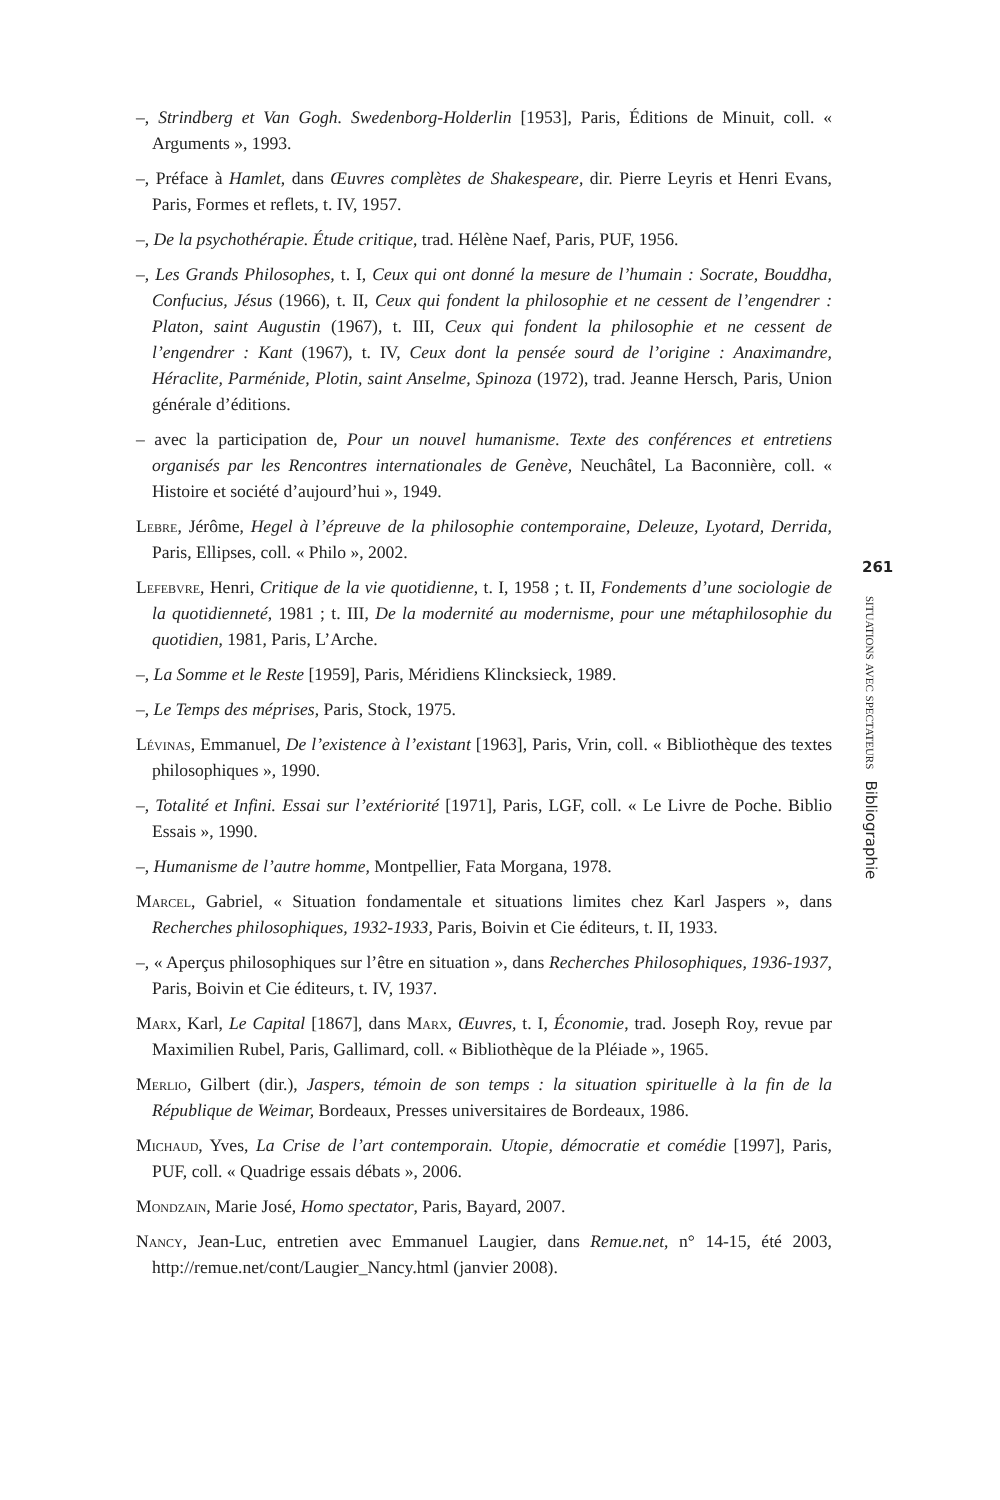–, Strindberg et Van Gogh. Swedenborg-Holderlin [1953], Paris, Éditions de Minuit, coll. « Arguments », 1993.
–, Préface à Hamlet, dans Œuvres complètes de Shakespeare, dir. Pierre Leyris et Henri Evans, Paris, Formes et reflets, t. IV, 1957.
–, De la psychothérapie. Étude critique, trad. Hélène Naef, Paris, PUF, 1956.
–, Les Grands Philosophes, t. I, Ceux qui ont donné la mesure de l’humain : Socrate, Bouddha, Confucius, Jésus (1966), t. II, Ceux qui fondent la philosophie et ne cessent de l’engendrer : Platon, saint Augustin (1967), t. III, Ceux qui fondent la philosophie et ne cessent de l’engendrer : Kant (1967), t. IV, Ceux dont la pensée sourd de l’origine : Anaximandre, Héraclite, Parménide, Plotin, saint Anselme, Spinoza (1972), trad. Jeanne Hersch, Paris, Union générale d’éditions.
– avec la participation de, Pour un nouvel humanisme. Texte des conférences et entretiens organisés par les Rencontres internationales de Genève, Neuchâtel, La Baconnière, coll. « Histoire et société d’aujourd’hui », 1949.
Lebre, Jérôme, Hegel à l’épreuve de la philosophie contemporaine, Deleuze, Lyotard, Derrida, Paris, Ellipses, coll. « Philo », 2002.
Lefebvre, Henri, Critique de la vie quotidienne, t. I, 1958 ; t. II, Fondements d’une sociologie de la quotidienneté, 1981 ; t. III, De la modernité au modernisme, pour une métaphilosophie du quotidien, 1981, Paris, L’Arche.
–, La Somme et le Reste [1959], Paris, Méridiens Klincksieck, 1989.
–, Le Temps des méprises, Paris, Stock, 1975.
Lévinas, Emmanuel, De l’existence à l’existant [1963], Paris, Vrin, coll. « Bibliothèque des textes philosophiques », 1990.
–, Totalité et Infini. Essai sur l’extériorité [1971], Paris, LGF, coll. « Le Livre de Poche. Biblio Essais », 1990.
–, Humanisme de l’autre homme, Montpellier, Fata Morgana, 1978.
Marcel, Gabriel, « Situation fondamentale et situations limites chez Karl Jaspers », dans Recherches philosophiques, 1932-1933, Paris, Boivin et Cie éditeurs, t. II, 1933.
–, « Aperçus philosophiques sur l’être en situation », dans Recherches Philosophiques, 1936-1937, Paris, Boivin et Cie éditeurs, t. IV, 1937.
Marx, Karl, Le Capital [1867], dans Marx, Œuvres, t. I, Économie, trad. Joseph Roy, revue par Maximilien Rubel, Paris, Gallimard, coll. « Bibliothèque de la Pléiade », 1965.
Merlio, Gilbert (dir.), Jaspers, témoin de son temps : la situation spirituelle à la fin de la République de Weimar, Bordeaux, Presses universitaires de Bordeaux, 1986.
Michaud, Yves, La Crise de l’art contemporain. Utopie, démocratie et comédie [1997], Paris, PUF, coll. « Quadrige essais débats », 2006.
Mondzain, Marie José, Homo spectator, Paris, Bayard, 2007.
Nancy, Jean-Luc, entretien avec Emmanuel Laugier, dans Remue.net, n° 14-15, été 2003, http://remue.net/cont/Laugier_Nancy.html (janvier 2008).
261
situations avec spectateurs Bibliographie